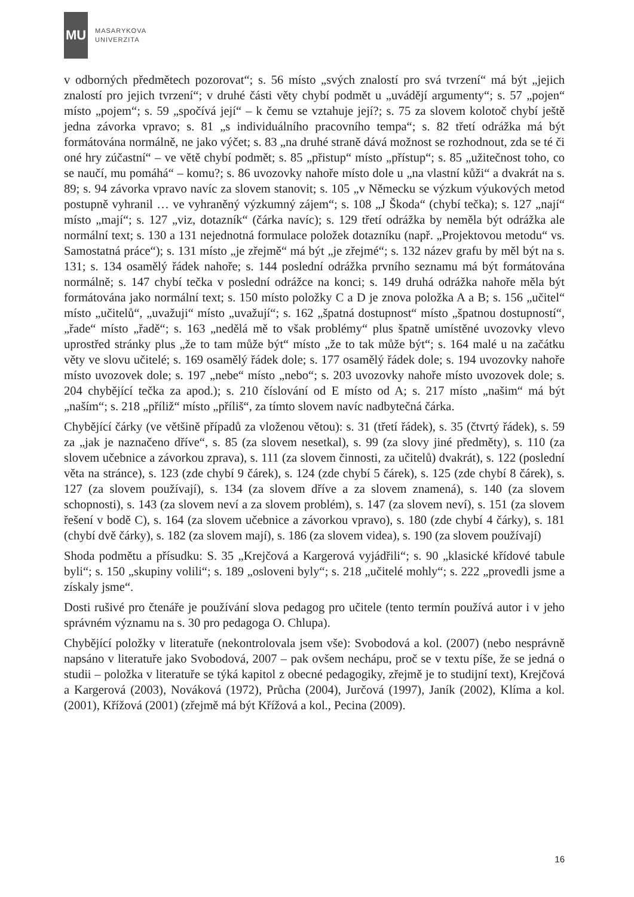MU
MASARYKOVA
UNIVERZITA
v odborných předmětech pozorovat“; s. 56 místo „svých znalostí pro svá tvrzení“ má být „jejich znalostí pro jejich tvrzení“; v druhé části věty chybí podmět u „uvádějí argumenty“; s. 57 „pojen“ místo „pojem“; s. 59 „spočívá její“ – k čemu se vztahuje její?; s. 75 za slovem kolotoč chybí ještě jedna závorka vpravo; s. 81 „s individuálního pracovního tempa“; s. 82 třetí odrážka má být formátována normálně, ne jako výčet; s. 83 „na druhé straně dává možnost se rozhodnout, zda se té či oné hry zúčastní“ – ve větě chybí podmět; s. 85 „přistup“ místo „přístup“; s. 85 „užitečnost toho, co se naučí, mu pomáhá“ – komu?; s. 86 uvozovky nahoře místo dole u „na vlastní kůži“ a dvakrát na s. 89; s. 94 závorka vpravo navíc za slovem stanovit; s. 105 „v Německu se výzkum výukových metod postupně vyhranil … ve vyhraněný výzkumný zájem“; s. 108 „J Škoda“ (chybí tečka); s. 127 „nají“ místo „mají“; s. 127 „viz, dotazník“ (čárka navíc); s. 129 třetí odrážka by neměla být odrážka ale normální text; s. 130 a 131 nejednotná formulace položek dotazníku (např. „Projektovou metodu“ vs. Samostatná práce“); s. 131 místo „je zřejmě“ má být „je zřejmé“; s. 132 název grafu by měl být na s. 131; s. 134 osamělý řádek nahoře; s. 144 poslední odrážka prvního seznamu má být formátována normálně; s. 147 chybí tečka v poslední odrážce na konci; s. 149 druhá odrážka nahoře měla být formátována jako normální text; s. 150 místo položky C a D je znova položka A a B; s. 156 „učitel“ místo „učitelů“, „uvažuji“ místo „uvažují“; s. 162 „špatná dostupnost“ místo „špatnou dostupností“, „řade“ místo „řadě“; s. 163 „nedělá mě to však problémy“ plus špatně umístěné uvozovky vlevo uprostřed stránky plus „že to tam může být“ místo „že to tak může být“; s. 164 malé u na začátku věty ve slovu učitelé; s. 169 osamělý řádek dole; s. 177 osamělý řádek dole; s. 194 uvozovky nahoře místo uvozovek dole; s. 197 „nebe“ místo „nebo“; s. 203 uvozovky nahoře místo uvozovek dole; s. 204 chybějící tečka za apod.); s. 210 číslování od E místo od A; s. 217 místo „našim“ má být „naším“; s. 218 „příliž“ místo „příliš“, za tímto slovem navíc nadbytečná čárka.
Chybějící čárky (ve většině případů za vloženou větou): s. 31 (třetí řádek), s. 35 (čtvrtý řádek), s. 59 za „jak je naznačeno dříve“, s. 85 (za slovem nesetkal), s. 99 (za slovy jiné předměty), s. 110 (za slovem učebnice a závorkou zprava), s. 111 (za slovem činnosti, za učitelů) dvakrát), s. 122 (poslední věta na stránce), s. 123 (zde chybí 9 čárek), s. 124 (zde chybí 5 čárek), s. 125 (zde chybí 8 čárek), s. 127 (za slovem používají), s. 134 (za slovem dříve a za slovem znamená), s. 140 (za slovem schopnosti), s. 143 (za slovem neví a za slovem problém), s. 147 (za slovem neví), s. 151 (za slovem řešení v bodě C), s. 164 (za slovem učebnice a závorkou vpravo), s. 180 (zde chybí 4 čárky), s. 181 (chybí dvě čárky), s. 182 (za slovem mají), s. 186 (za slovem videa), s. 190 (za slovem používají)
Shoda podmětu a přísudku: S. 35 „Krejčová a Kargerová vyjádřili“; s. 90 „klasické křídové tabule byli“; s. 150 „skupiny volili“; s. 189 „osloveni byly“; s. 218 „učitelé mohly“; s. 222 „provedli jsme a získaly jsme“.
Dosti rušivé pro čtenáře je používání slova pedagog pro učitele (tento termín používá autor i v jeho správném významu na s. 30 pro pedagoga O. Chlupa).
Chybějící položky v literatuře (nekontrolovala jsem vše): Svobodová a kol. (2007) (nebo nesprávně napsáno v literatuře jako Svobodová, 2007 – pak ovšem nechápu, proč se v textu píše, že se jedná o studii – položka v literatuře se týká kapitol z obecné pedagogiky, zřejmě je to studijní text), Krejčová a Kargerová (2003), Nováková (1972), Průcha (2004), Jurčová (1997), Janík (2002), Klíma a kol. (2001), Křížová (2001) (zřejmě má být Křížová a kol., Pecina (2009).
16